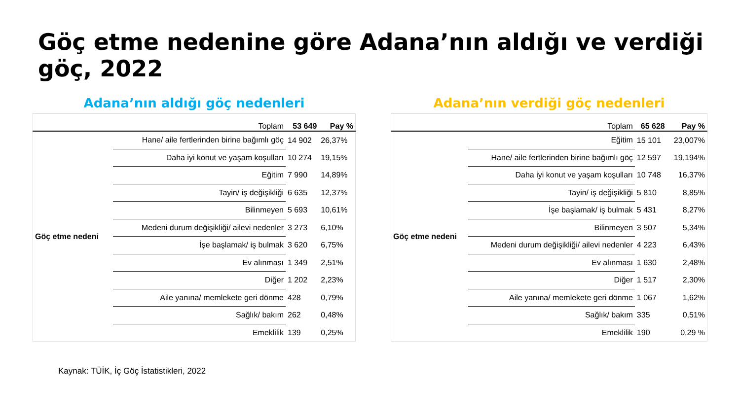Göç etme nedenine göre Adana’nın aldığı ve verdiği göç, 2022
Adana’nın aldığı göç nedenleri
| | Toplam | 53 649 | Pay % |
| --- | --- | --- | --- |
| Göç etme nedeni | Hane/ aile fertlerinden birine bağımlı göç | 14 902 | 26,37% |
| | Daha iyi konut ve yaşam koşulları | 10 274 | 19,15% |
| | Eğitim | 7 990 | 14,89% |
| | Tayin/ iş değişikliği | 6 635 | 12,37% |
| | Bilinmeyen | 5 693 | 10,61% |
| | Medeni durum değişikliği/ ailevi nedenler | 3 273 | 6,10% |
| | İşe başlamak/ iş bulmak | 3 620 | 6,75% |
| | Ev alınması | 1 349 | 2,51% |
| | Diğer | 1 202 | 2,23% |
| | Aile yanına/ memlekete geri dönme | 428 | 0,79% |
| | Sağlık/ bakım | 262 | 0,48% |
| | Emeklilik | 139 | 0,25% |
Adana’nın verdiği göç nedenleri
| | Toplam | 65 628 | Pay % |
| --- | --- | --- | --- |
| Göç etme nedeni | Eğitim | 15 101 | 23,007% |
| | Hane/ aile fertlerinden birine bağımlı göç | 12 597 | 19,194% |
| | Daha iyi konut ve yaşam koşulları | 10 748 | 16,37% |
| | Tayin/ iş değişikliği | 5 810 | 8,85% |
| | İşe başlamak/ iş bulmak | 5 431 | 8,27% |
| | Bilinmeyen | 3 507 | 5,34% |
| | Medeni durum değişikliği/ ailevi nedenler | 4 223 | 6,43% |
| | Ev alınması | 1 630 | 2,48% |
| | Diğer | 1 517 | 2,30% |
| | Aile yanına/ memlekete geri dönme | 1 067 | 1,62% |
| | Sağlık/ bakım | 335 | 0,51% |
| | Emeklilik | 190 | 0,29 % |
Kaynak: TÜİK, İç Göç İstatistikleri, 2022